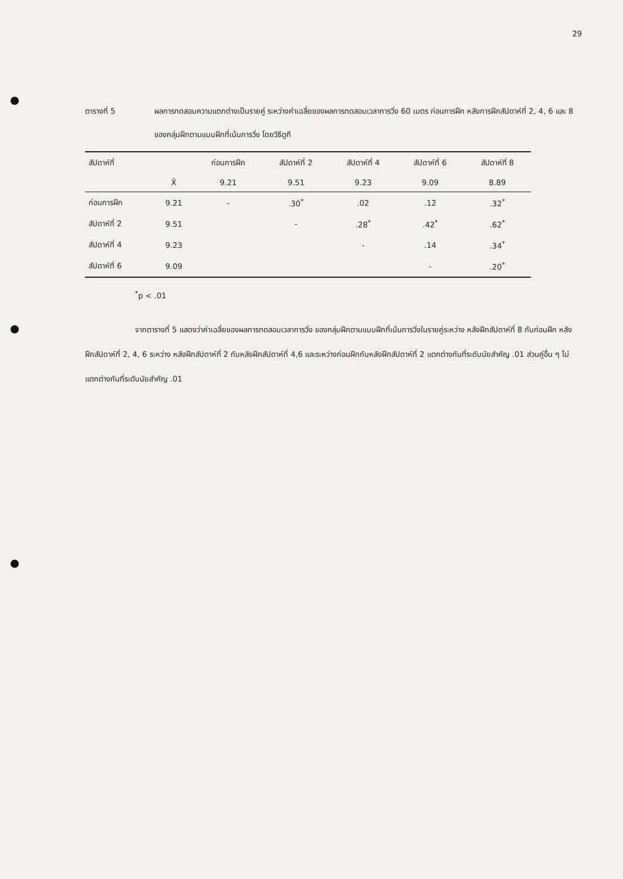29
ตารางที่ 5 ผลการทดสอบความแตกต่างเป็นรายคู่ ระหว่างค่าเฉลี่ยของผลการทดสอบเวลาการวิ่ง 60 เมตร ก่อนการฝึก หลังการฝึกสัปดาห์ที่ 2, 4, 6 และ 8 ของกลุ่มฝึกตามแบบฝึกที่เน้นการวิ่ง โดยวิธีตูกี
| สัปดาห์ที่ | | ก่อนการฝึก | สัปดาห์ที่ 2 | สัปดาห์ที่ 4 | สัปดาห์ที่ 6 | สัปดาห์ที่ 8 |
| --- | --- | --- | --- | --- | --- | --- |
| | X̄ | 9.21 | 9.51 | 9.23 | 9.09 | 8.89 |
| ก่อนการฝึก | 9.21 | - | .30<sup>*</sup> | .02 | .12 | .32<sup>*</sup> |
| สัปดาห์ที่ 2 | 9.51 | | - | .28<sup>*</sup> | .42<sup>*</sup> | .62<sup>*</sup> |
| สัปดาห์ที่ 4 | 9.23 | | | - | .14 | .34<sup>*</sup> |
| สัปดาห์ที่ 6 | 9.09 | | | | - | .20<sup>*</sup> |
<sup>*</sup> p < .01
จากตารางที่ 5 แสดงว่าค่าเฉลี่ยของผลการทดสอบเวลาการวิ่ง ของกลุ่มฝึกตามแบบฝึกที่เน้นการวิ่งในรายคู่ระหว่าง หลังฝึกสัปดาห์ที่ 8 กับก่อนฝึก หลังฝึกสัปดาห์ที่ 2, 4, 6 ระหว่าง หลังฝึกสัปดาห์ที่ 2 กับหลังฝึกสัปดาห์ที่ 4,6 และระหว่างก่อนฝึกกับหลังฝึกสัปดาห์ที่ 2 แตกต่างกันที่ระดับนัยสำคัญ .01 ส่วนคู่อื่น ๆ ไม่แตกต่างกันที่ระดับนัยสำคัญ .01